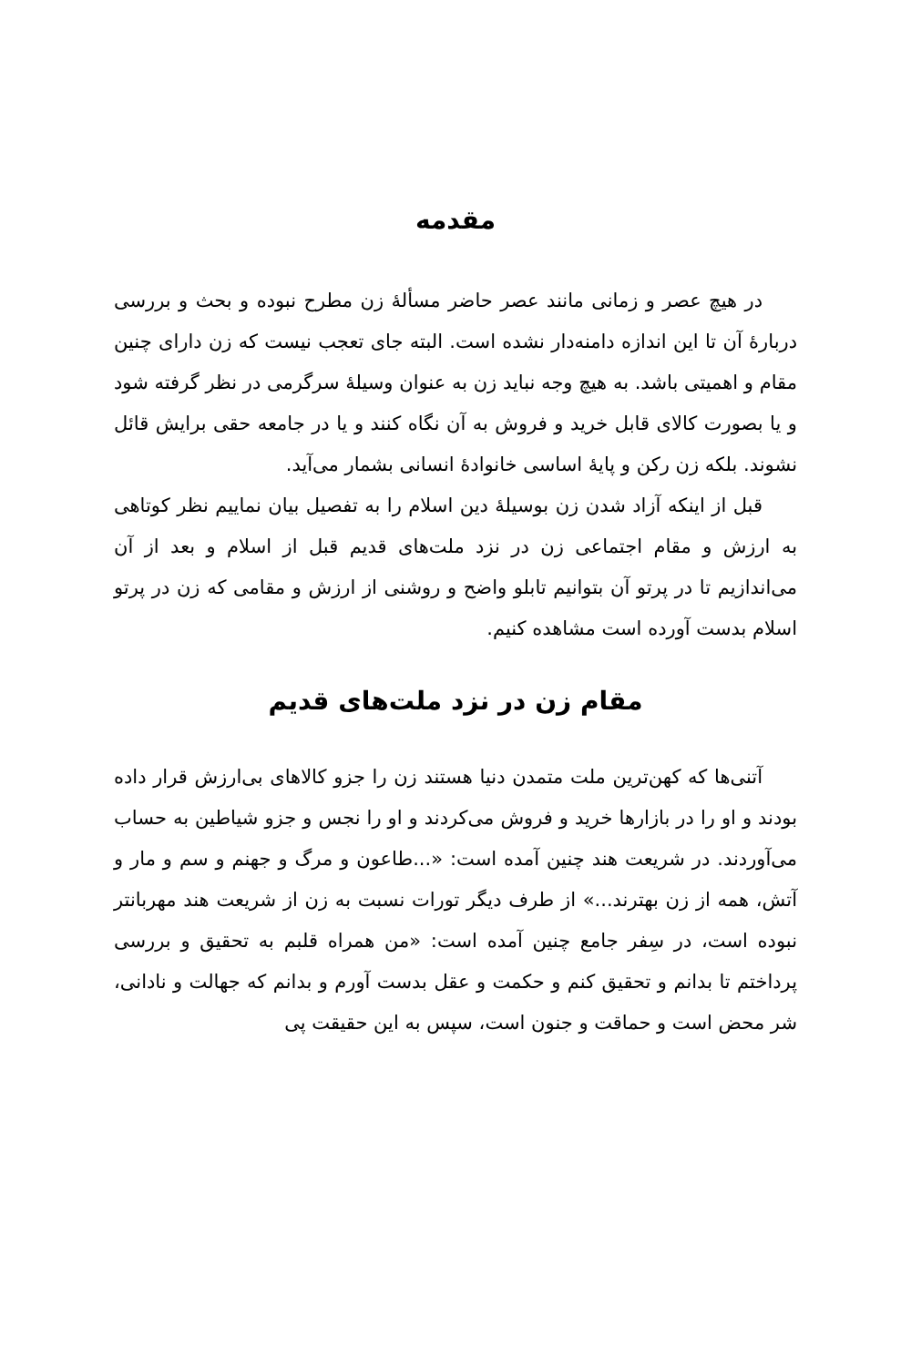مقدمه
در هیچ عصر و زمانی مانند عصر حاضر مسألۀ زن مطرح نبوده و بحث و بررسی دربارۀ آن تا این اندازه دامنه‌دار نشده است. البته جای تعجب نیست که زن دارای چنین مقام و اهمیتی باشد. به هیچ وجه نباید زن به عنوان وسیلۀ سرگرمی در نظر گرفته شود و یا بصورت کالای قابل خرید و فروش به آن نگاه کنند و یا در جامعه حقی برایش قائل نشوند. بلکه زن رکن و پایۀ اساسی خانوادۀ انسانی بشمار می‌آید.
قبل از اینکه آزاد شدن زن بوسیلۀ دین اسلام را به تفصیل بیان نماییم نظر کوتاهی به ارزش و مقام اجتماعی زن در نزد ملت‌های قدیم قبل از اسلام و بعد از آن می‌اندازیم تا در پرتو آن بتوانیم تابلو واضح و روشنی از ارزش و مقامی که زن در پرتو اسلام بدست آورده است مشاهده کنیم.
مقام زن در نزد ملت‌های قدیم
آتنی‌ها که کهن‌ترین ملت متمدن دنیا هستند زن را جزو کالاهای بی‌ارزش قرار داده بودند و او را در بازارها خرید و فروش می‌کردند و او را نجس و جزو شیاطین به حساب می‌آوردند. در شریعت هند چنین آمده است: «...طاعون و مرگ و جهنم و سم و مار و آتش، همه از زن بهترند...» از طرف دیگر تورات نسبت به زن از شریعت هند مهربانتر نبوده است، در سِفر جامع چنین آمده است: «من همراه قلبم به تحقیق و بررسی پرداختم تا بدانم و تحقیق کنم و حکمت و عقل بدست آورم و بدانم که جهالت و نادانی، شر محض است و حماقت و جنون است، سپس به این حقیقت پی